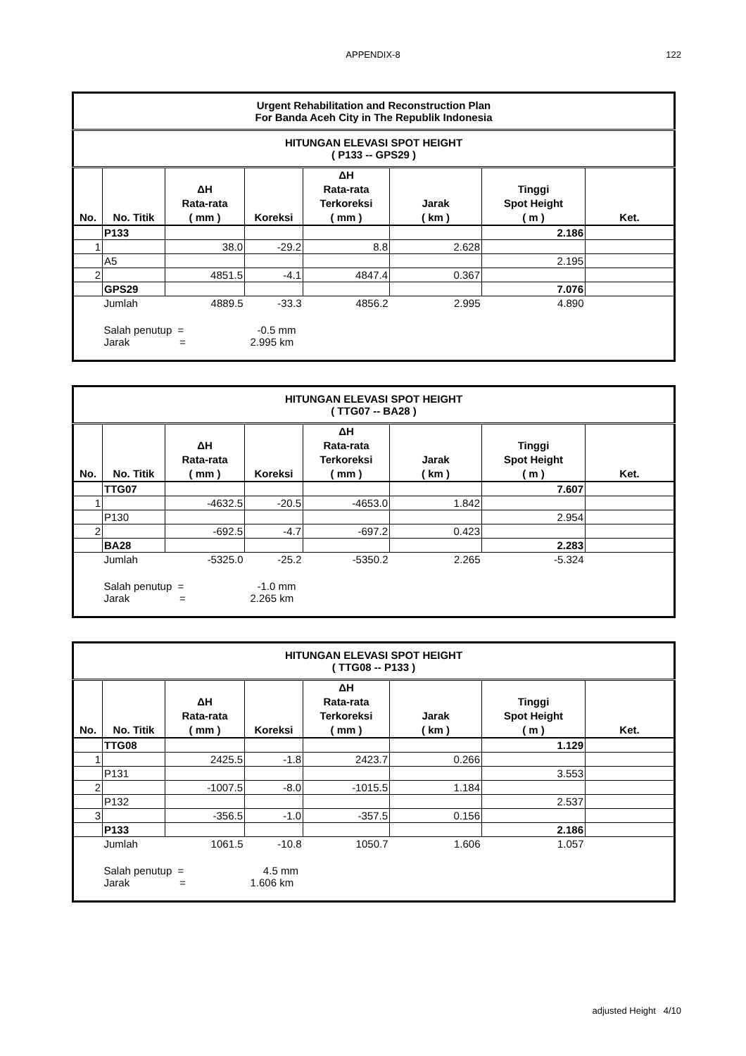APPENDIX-8 122
| Urgent Rehabilitation and Reconstruction Plan For Banda Aceh City in The Republik Indonesia | | | | | | | |
| HITUNGAN ELEVASI SPOT HEIGHT ( P133 -- GPS29 ) | | | | | | | |
| No. | No. Titik | ΔH Rata-rata ( mm ) | Koreksi | ΔH Rata-rata Terkoreksi ( mm ) | Jarak ( km ) | Tinggi Spot Height ( m ) | Ket. |
| | P133 | | | | | 2.186 | |
| 1 | | 38.0 | -29.2 | 8.8 | 2.628 | | |
| | A5 | | | | | 2.195 | |
| 2 | | 4851.5 | -4.1 | 4847.4 | 0.367 | | |
| | GPS29 | | | | | 7.076 | |
| | Jumlah | 4889.5 | -33.3 | 4856.2 | 2.995 | 4.890 | |
| | Salah penutup = -0.5 mm Jarak = 2.995 km | | | | | | |
| HITUNGAN ELEVASI SPOT HEIGHT ( TTG07 -- BA28 ) | | | | | | | |
| No. | No. Titik | ΔH Rata-rata ( mm ) | Koreksi | ΔH Rata-rata Terkoreksi ( mm ) | Jarak ( km ) | Tinggi Spot Height ( m ) | Ket. |
| | TTG07 | | | | | 7.607 | |
| 1 | | -4632.5 | -20.5 | -4653.0 | 1.842 | | |
| | P130 | | | | | 2.954 | |
| 2 | | -692.5 | -4.7 | -697.2 | 0.423 | | |
| | BA28 | | | | | 2.283 | |
| | Jumlah | -5325.0 | -25.2 | -5350.2 | 2.265 | -5.324 | |
| | Salah penutup = -1.0 mm Jarak = 2.265 km | | | | | | |
| HITUNGAN ELEVASI SPOT HEIGHT ( TTG08 -- P133 ) | | | | | | | |
| No. | No. Titik | ΔH Rata-rata ( mm ) | Koreksi | ΔH Rata-rata Terkoreksi ( mm ) | Jarak ( km ) | Tinggi Spot Height ( m ) | Ket. |
| | TTG08 | | | | | 1.129 | |
| 1 | | 2425.5 | -1.8 | 2423.7 | 0.266 | | |
| | P131 | | | | | 3.553 | |
| 2 | | -1007.5 | -8.0 | -1015.5 | 1.184 | | |
| | P132 | | | | | 2.537 | |
| 3 | | -356.5 | -1.0 | -357.5 | 0.156 | | |
| | P133 | | | | | 2.186 | |
| | Jumlah | 1061.5 | -10.8 | 1050.7 | 1.606 | 1.057 | |
| | Salah penutup = 4.5 mm Jarak = 1.606 km | | | | | | |
adjusted Height 4/10